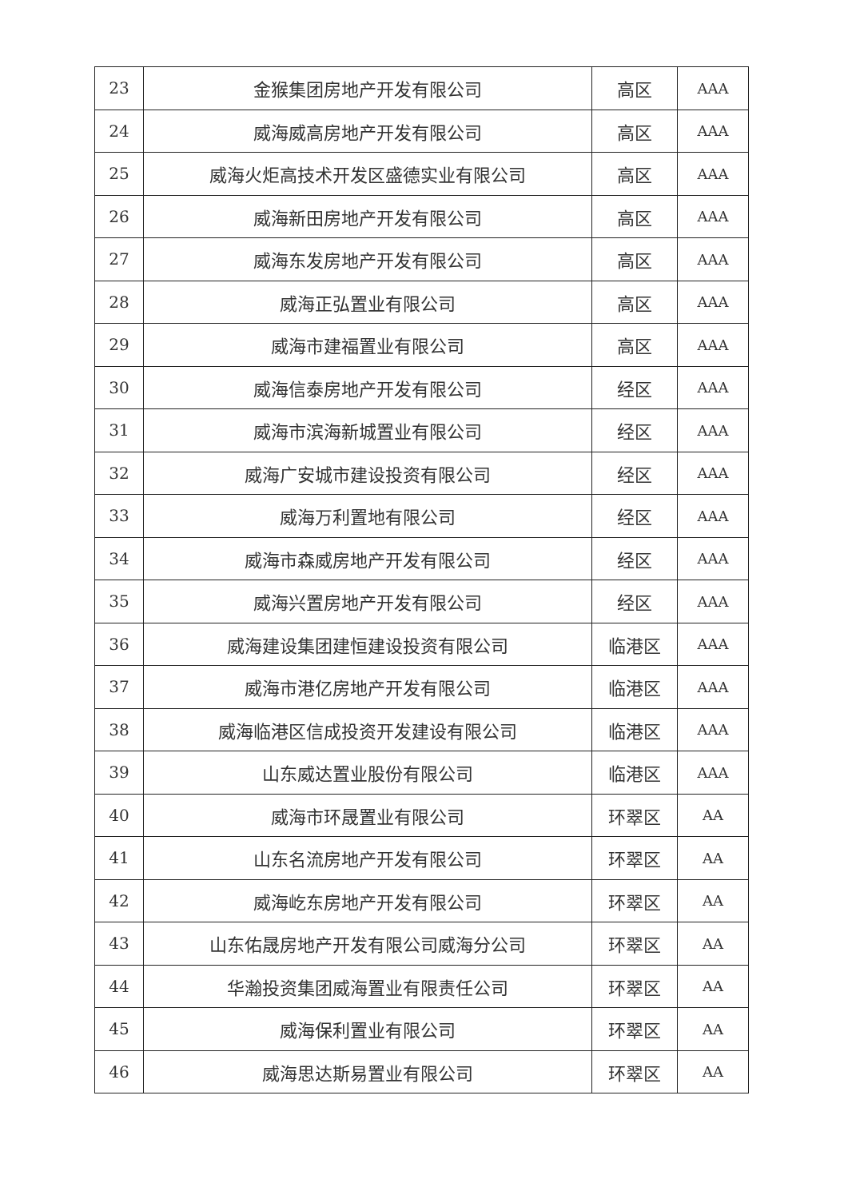| 23 | 金猴集团房地产开发有限公司 | 高区 | AAA |
| 24 | 威海威高房地产开发有限公司 | 高区 | AAA |
| 25 | 威海火炬高技术开发区盛德实业有限公司 | 高区 | AAA |
| 26 | 威海新田房地产开发有限公司 | 高区 | AAA |
| 27 | 威海东发房地产开发有限公司 | 高区 | AAA |
| 28 | 威海正弘置业有限公司 | 高区 | AAA |
| 29 | 威海市建福置业有限公司 | 高区 | AAA |
| 30 | 威海信泰房地产开发有限公司 | 经区 | AAA |
| 31 | 威海市滨海新城置业有限公司 | 经区 | AAA |
| 32 | 威海广安城市建设投资有限公司 | 经区 | AAA |
| 33 | 威海万利置地有限公司 | 经区 | AAA |
| 34 | 威海市森威房地产开发有限公司 | 经区 | AAA |
| 35 | 威海兴置房地产开发有限公司 | 经区 | AAA |
| 36 | 威海建设集团建恒建设投资有限公司 | 临港区 | AAA |
| 37 | 威海市港亿房地产开发有限公司 | 临港区 | AAA |
| 38 | 威海临港区信成投资开发建设有限公司 | 临港区 | AAA |
| 39 | 山东威达置业股份有限公司 | 临港区 | AAA |
| 40 | 威海市环晟置业有限公司 | 环翠区 | AA |
| 41 | 山东名流房地产开发有限公司 | 环翠区 | AA |
| 42 | 威海屹东房地产开发有限公司 | 环翠区 | AA |
| 43 | 山东佑晟房地产开发有限公司威海分公司 | 环翠区 | AA |
| 44 | 华瀚投资集团威海置业有限责任公司 | 环翠区 | AA |
| 45 | 威海保利置业有限公司 | 环翠区 | AA |
| 46 | 威海思达斯易置业有限公司 | 环翠区 | AA |